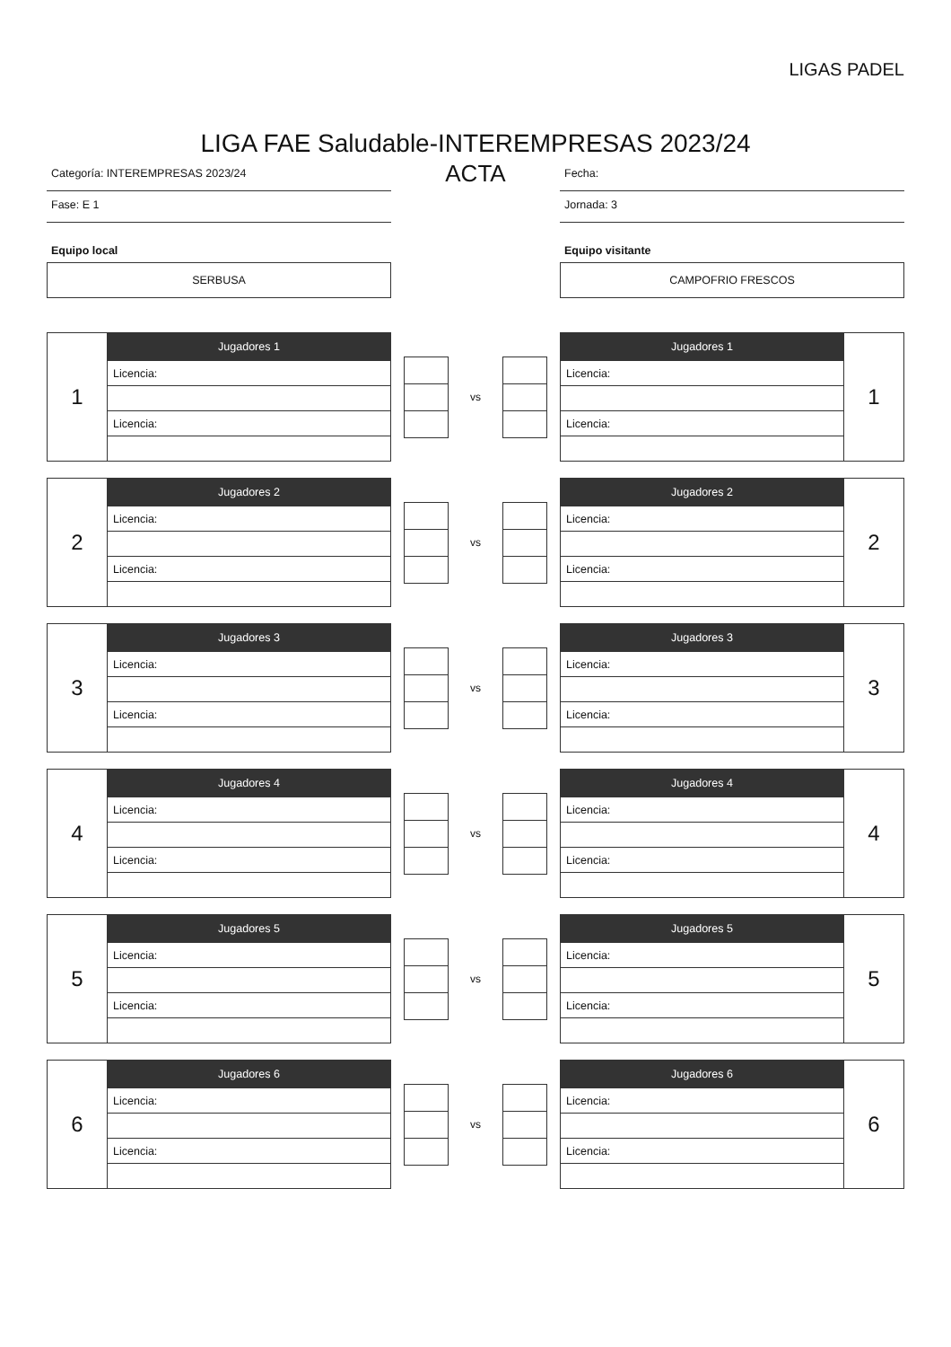LIGAS PADEL
LIGA FAE Saludable-INTEREMPRESAS 2023/24
Categoría: INTEREMPRESAS 2023/24
Fase: E 1
Equipo local
SERBUSA
ACTA
Fecha:
Jornada: 3
Equipo visitante
CAMPOFRIO FRESCOS
| 1 | Jugadores 1 |
| | Licencia: |
| | Licencia: |
vs
| Jugadores 1 | 1 |
| Licencia: | |
| Licencia: | |
| 2 | Jugadores 2 |
| | Licencia: |
| | Licencia: |
vs
| Jugadores 2 | 2 |
| Licencia: | |
| Licencia: | |
| 3 | Jugadores 3 |
| | Licencia: |
| | Licencia: |
vs
| Jugadores 3 | 3 |
| Licencia: | |
| Licencia: | |
| 4 | Jugadores 4 |
| | Licencia: |
| | Licencia: |
vs
| Jugadores 4 | 4 |
| Licencia: | |
| Licencia: | |
| 5 | Jugadores 5 |
| | Licencia: |
| | Licencia: |
vs
| Jugadores 5 | 5 |
| Licencia: | |
| Licencia: | |
| 6 | Jugadores 6 |
| | Licencia: |
| | Licencia: |
vs
| Jugadores 6 | 6 |
| Licencia: | |
| Licencia: | |